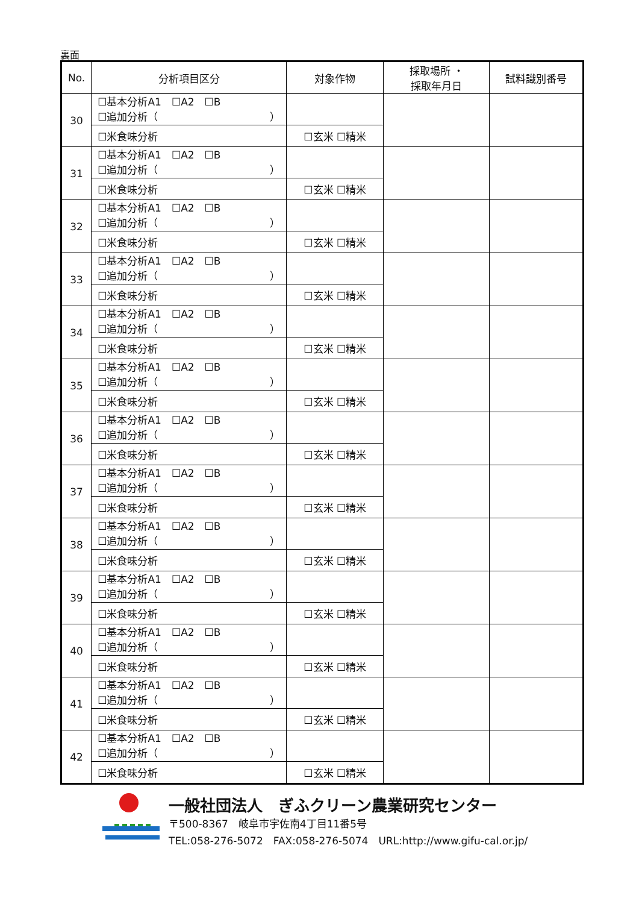裏面
| No. | 分析項目区分 | 対象作物 | 採取場所 ・ 採取年月日 | 試料識別番号 |
| --- | --- | --- | --- | --- |
| 30 | ☐基本分析A1 ☐A2 ☐B ☐追加分析（ ） | | | |
| | ☐米食味分析 | ☐玄米 ☐精米 | | |
| 31 | ☐基本分析A1 ☐A2 ☐B ☐追加分析（ ） | | | |
| | ☐米食味分析 | ☐玄米 ☐精米 | | |
| 32 | ☐基本分析A1 ☐A2 ☐B ☐追加分析（ ） | | | |
| | ☐米食味分析 | ☐玄米 ☐精米 | | |
| 33 | ☐基本分析A1 ☐A2 ☐B ☐追加分析（ ） | | | |
| | ☐米食味分析 | ☐玄米 ☐精米 | | |
| 34 | ☐基本分析A1 ☐A2 ☐B ☐追加分析（ ） | | | |
| | ☐米食味分析 | ☐玄米 ☐精米 | | |
| 35 | ☐基本分析A1 ☐A2 ☐B ☐追加分析（ ） | | | |
| | ☐米食味分析 | ☐玄米 ☐精米 | | |
| 36 | ☐基本分析A1 ☐A2 ☐B ☐追加分析（ ） | | | |
| | ☐米食味分析 | ☐玄米 ☐精米 | | |
| 37 | ☐基本分析A1 ☐A2 ☐B ☐追加分析（ ） | | | |
| | ☐米食味分析 | ☐玄米 ☐精米 | | |
| 38 | ☐基本分析A1 ☐A2 ☐B ☐追加分析（ ） | | | |
| | ☐米食味分析 | ☐玄米 ☐精米 | | |
| 39 | ☐基本分析A1 ☐A2 ☐B ☐追加分析（ ） | | | |
| | ☐米食味分析 | ☐玄米 ☐精米 | | |
| 40 | ☐基本分析A1 ☐A2 ☐B ☐追加分析（ ） | | | |
| | ☐米食味分析 | ☐玄米 ☐精米 | | |
| 41 | ☐基本分析A1 ☐A2 ☐B ☐追加分析（ ） | | | |
| | ☐米食味分析 | ☐玄米 ☐精米 | | |
| 42 | ☐基本分析A1 ☐A2 ☐B ☐追加分析（ ） | | | |
| | ☐米食味分析 | ☐玄米 ☐精米 | | |
一般社団法人　ぎふクリーン農業研究センター
〒500-8367　岐阜市宇佐南4丁目11番5号
TEL:058-276-5072　FAX:058-276-5074　URL:http://www.gifu-cal.or.jp/